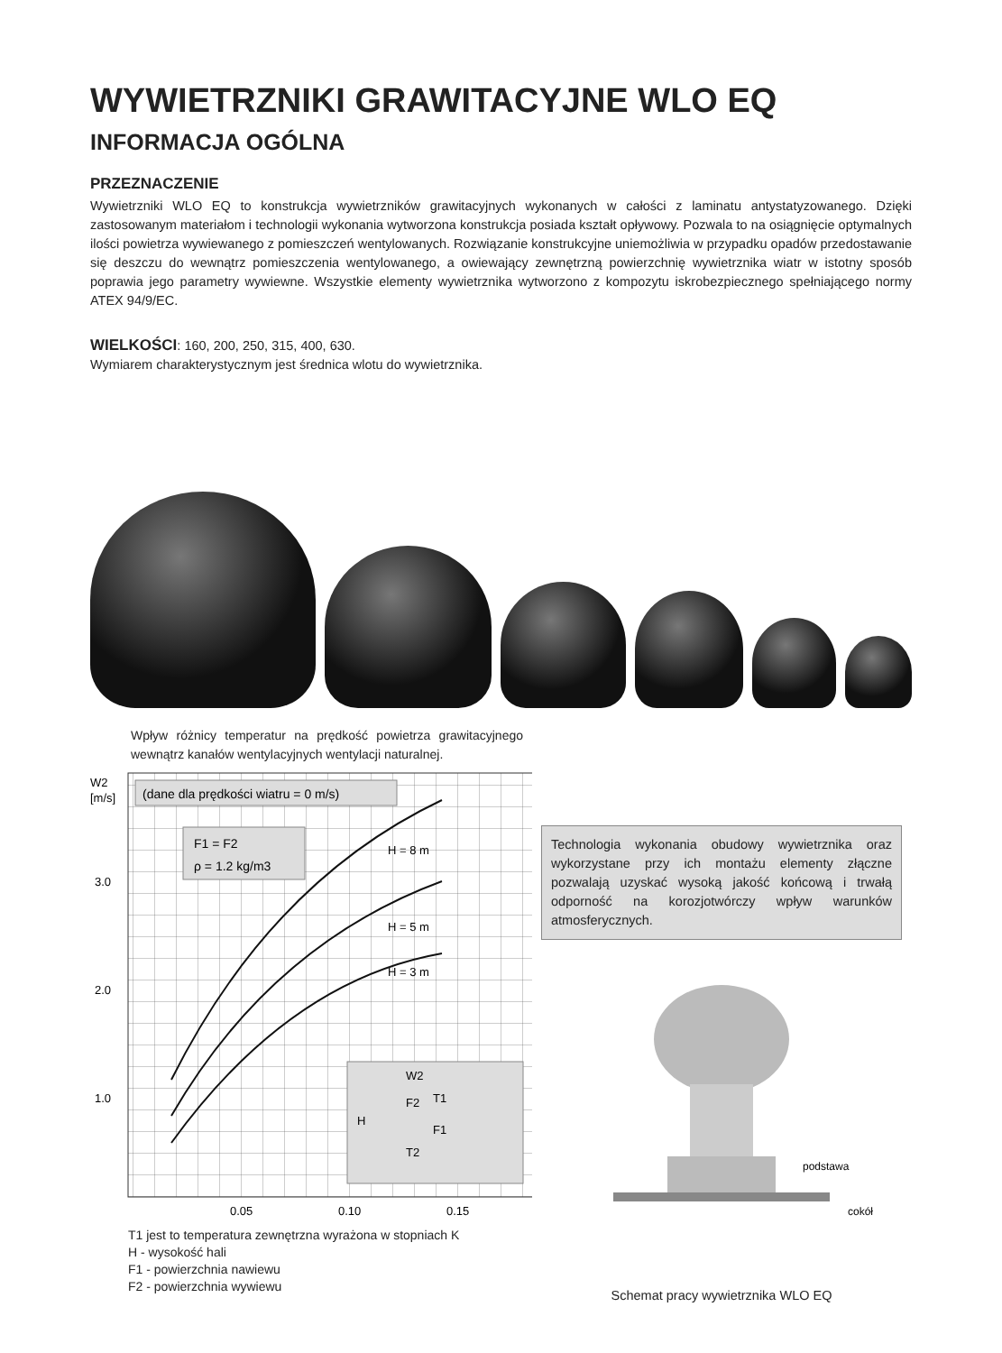WYWIETRZNIKI GRAWITACYJNE WLO EQ
INFORMACJA OGÓLNA
PRZEZNACZENIE
Wywietrzniki WLO EQ to konstrukcja wywietrzników grawitacyjnych wykonanych w całości z laminatu antystatyzowanego. Dzięki zastosowanym materiałom i technologii wykonania wytworzona konstrukcja posiada kształt opływowy. Pozwala to na osiągnięcie optymalnych ilości powietrza wywiewanego z pomieszczeń wentylowanych. Rozwiązanie konstrukcyjne uniemożliwia w przypadku opadów przedostawanie się deszczu do wewnątrz pomieszczenia wentylowanego, a owiewający zewnętrzną powierzchnię wywietrznika wiatr w istotny sposób poprawia jego parametry wywiewne. Wszystkie elementy wywietrznika wytworzono z kompozytu iskrobezpiecznego spełniającego normy ATEX 94/9/EC.
WIELKOŚCI: 160, 200, 250, 315, 400, 630.
Wymiarem charakterystycznym jest średnica wlotu do wywietrznika.
Wpływ różnicy temperatur na prędkość powietrza grawitacyjnego wewnątrz kanałów wentylacyjnych wentylacji naturalnej.
W2
[m/s]
(dane dla prędkości wiatru = 0 m/s)
F1 = F2
ρ = 1.2 kg/m3
3.0
2.0
1.0
H = 8 m
H = 5 m
H = 3 m
W2
T1
F1
F2
T2
H
0.05
0.10
0.15
T1 jest to temperatura zewnętrzna wyrażona w stopniach K
H - wysokość hali
F1 - powierzchnia nawiewu
F2 - powierzchnia wywiewu
Technologia wykonania obudowy wywietrznika oraz wykorzystane przy ich montażu elementy złączne pozwalają uzyskać wysoką jakość końcową i trwałą odporność na korozjotwórczy wpływ warunków atmosferycznych.
podstawa
cokół
Schemat pracy wywietrznika WLO EQ